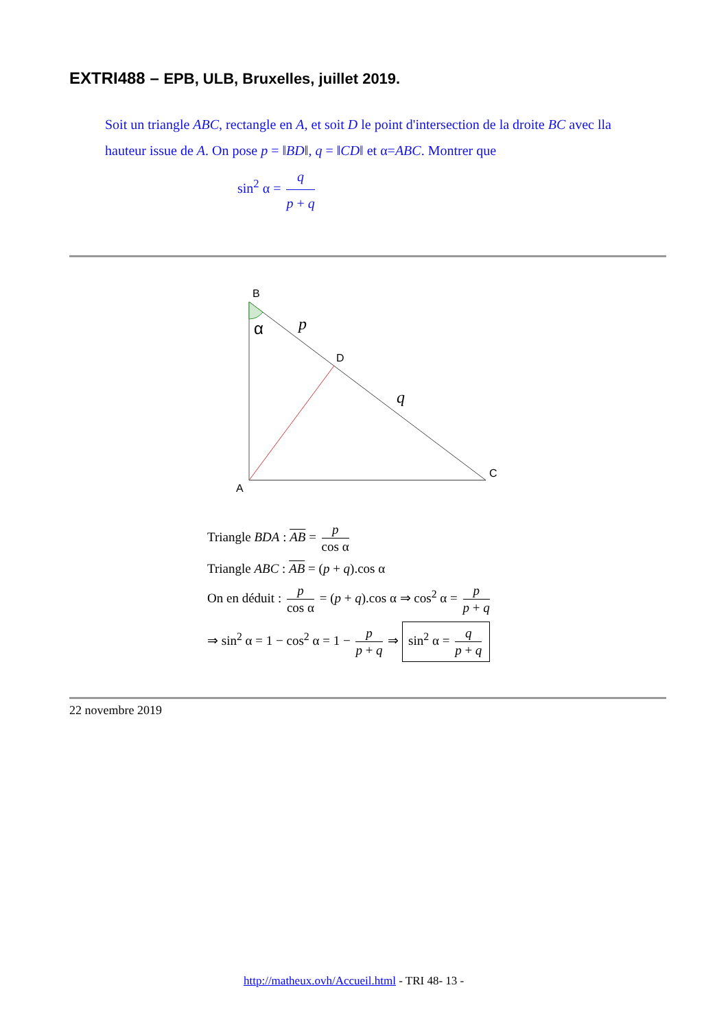EXTRI488 – EPB, ULB, Bruxelles, juillet 2019.
Soit un triangle ABC, rectangle en A, et soit D le point d'intersection de la droite BC avec lla hauteur issue de A. On pose p = ‖BD‖, q = ‖CD‖ et α=ABC. Montrer que
sin<sup>2</sup> α = q p + q
B
D
C
A
α
p
q
Triangle BDA : AB = p cos α
Triangle ABC : AB = (p + q).cos α
On en déduit : p cos α = (p + q).cos α ⇒ cos<sup>2</sup> α = p p + q
⇒ sin<sup>2</sup> α = 1 − cos<sup>2</sup> α = 1 − p p + q ⇒ sin<sup>2</sup> α = q p + q
22 novembre 2019
http://matheux.ovh/Accueil.html - TRI 48- 13 -